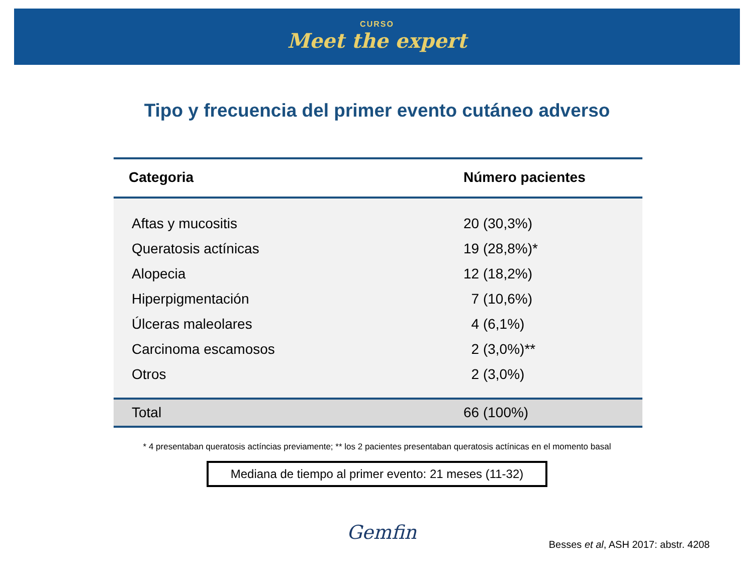CURSO
Meet the expert
Tipo y frecuencia del primer evento cutáneo adverso
| Categoria | Número pacientes |
| --- | --- |
| Aftas y mucositis | 20 (30,3%) |
| Queratosis actínicas | 19 (28,8%)* |
| Alopecia | 12 (18,2%) |
| Hiperpigmentación | 7 (10,6%) |
| Úlceras maleolares | 4 (6,1%) |
| Carcinoma escamosos | 2 (3,0%)** |
| Otros | 2 (3,0%) |
| Total | 66 (100%) |
* 4 presentaban queratosis actíncias previamente; ** los 2 pacientes presentaban queratosis actínicas en el momento basal
Mediana de tiempo al primer evento: 21 meses (11-32)
Gemfin
Besses et al, ASH 2017: abstr. 4208